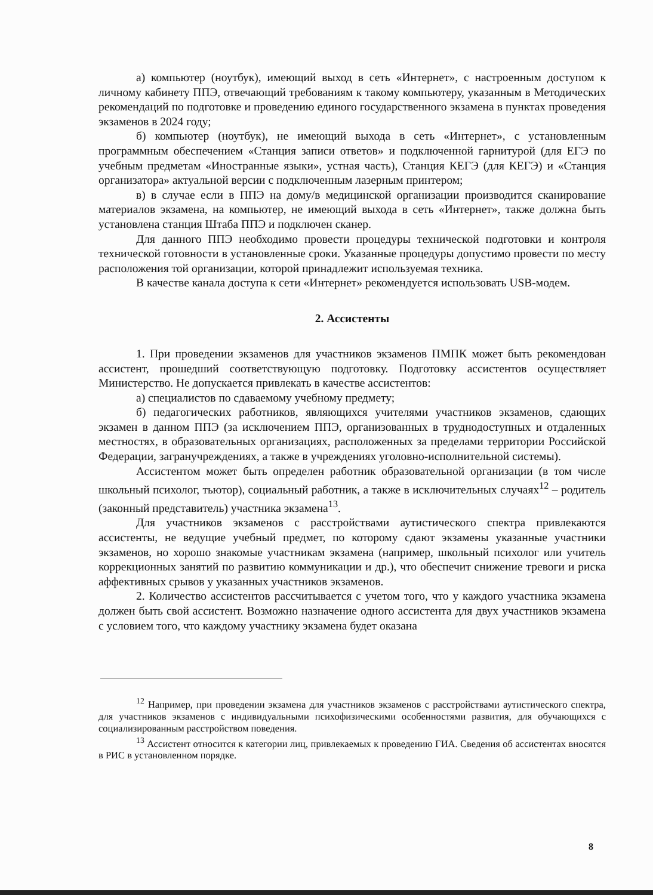а) компьютер (ноутбук), имеющий выход в сеть «Интернет», с настроенным доступом к личному кабинету ППЭ, отвечающий требованиям к такому компьютеру, указанным в Методических рекомендаций по подготовке и проведению единого государственного экзамена в пунктах проведения экзаменов в 2024 году;
б) компьютер (ноутбук), не имеющий выхода в сеть «Интернет», с установленным программным обеспечением «Станция записи ответов» и подключенной гарнитурой (для ЕГЭ по учебным предметам «Иностранные языки», устная часть), Станция КЕГЭ (для КЕГЭ) и «Станция организатора» актуальной версии с подключенным лазерным принтером;
в) в случае если в ППЭ на дому/в медицинской организации производится сканирование материалов экзамена, на компьютер, не имеющий выхода в сеть «Интернет», также должна быть установлена станция Штаба ППЭ и подключен сканер.
Для данного ППЭ необходимо провести процедуры технической подготовки и контроля технической готовности в установленные сроки. Указанные процедуры допустимо провести по месту расположения той организации, которой принадлежит используемая техника.
В качестве канала доступа к сети «Интернет» рекомендуется использовать USB-модем.
2. Ассистенты
1. При проведении экзаменов для участников экзаменов ПМПК может быть рекомендован ассистент, прошедший соответствующую подготовку. Подготовку ассистентов осуществляет Министерство. Не допускается привлекать в качестве ассистентов:
а) специалистов по сдаваемому учебному предмету;
б) педагогических работников, являющихся учителями участников экзаменов, сдающих экзамен в данном ППЭ (за исключением ППЭ, организованных в труднодоступных и отдаленных местностях, в образовательных организациях, расположенных за пределами территории Российской Федерации, загранучреждениях, а также в учреждениях уголовно-исполнительной системы).
Ассистентом может быть определен работник образовательной организации (в том числе школьный психолог, тьютор), социальный работник, а также в исключительных случаях<sup>12</sup> – родитель (законный представитель) участника экзамена<sup>13</sup>.
Для участников экзаменов с расстройствами аутистического спектра привлекаются ассистенты, не ведущие учебный предмет, по которому сдают экзамены указанные участники экзаменов, но хорошо знакомые участникам экзамена (например, школьный психолог или учитель коррекционных занятий по развитию коммуникации и др.), что обеспечит снижение тревоги и риска аффективных срывов у указанных участников экзаменов.
2. Количество ассистентов рассчитывается с учетом того, что у каждого участника экзамена должен быть свой ассистент. Возможно назначение одного ассистента для двух участников экзамена с условием того, что каждому участнику экзамена будет оказана
<sup>12</sup> Например, при проведении экзамена для участников экзаменов с расстройствами аутистического спектра, для участников экзаменов с индивидуальными психофизическими особенностями развития, для обучающихся с социализированным расстройством поведения.
<sup>13</sup> Ассистент относится к категории лиц, привлекаемых к проведению ГИА. Сведения об ассистентах вносятся в РИС в установленном порядке.
8